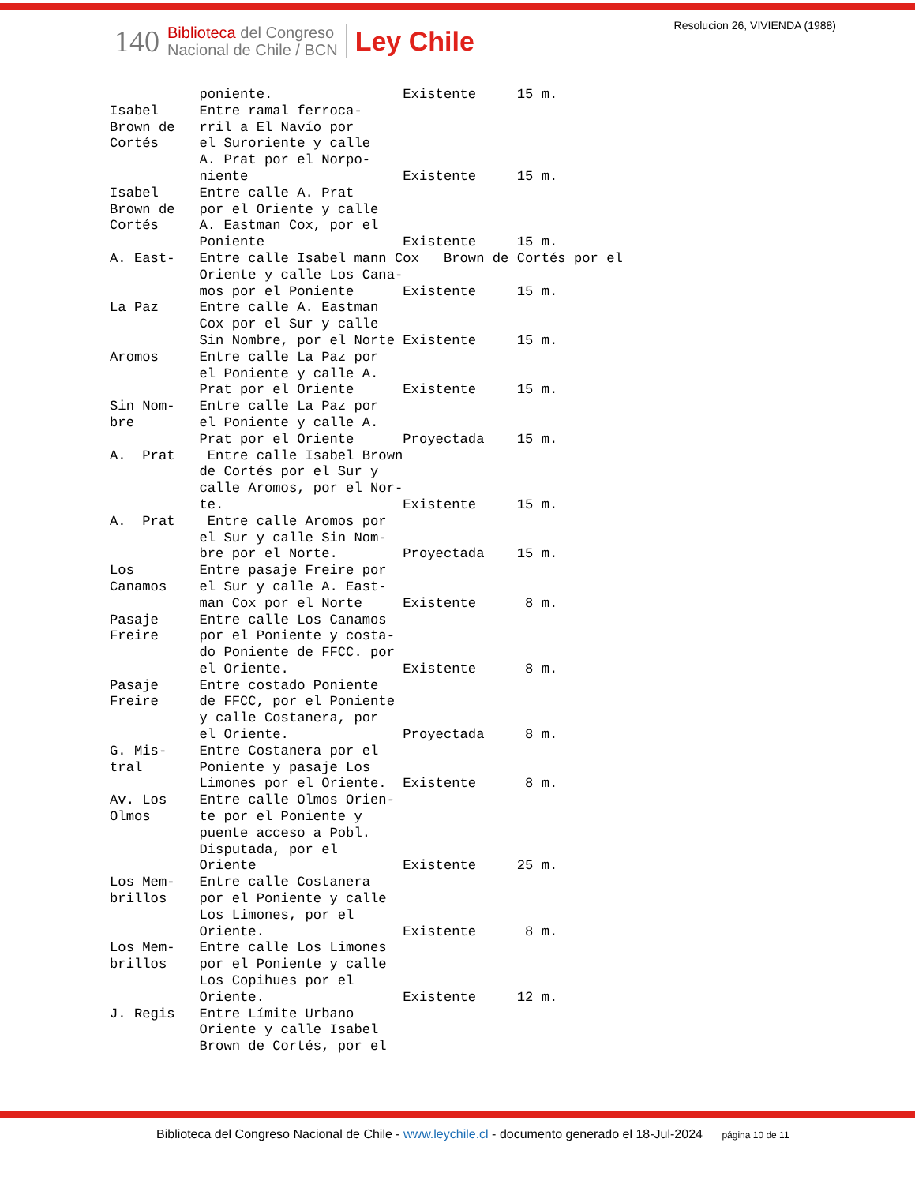140
Biblioteca del Congreso
Nacional de Chile / BCN
Ley Chile
Resolucion 26, VIVIENDA (1988)
           poniente.                Existente     15 m.
Isabel     Entre ramal ferroca-
Brown de   rril a El Navío por
Cortés     el Suroriente y calle
           A. Prat por el Norpo-
           niente                   Existente     15 m.
Isabel     Entre calle A. Prat
Brown de   por el Oriente y calle
Cortés     A. Eastman Cox, por el
           Poniente                 Existente     15 m.
A. East-   Entre calle Isabel mann Cox   Brown de Cortés por el
           Oriente y calle Los Cana-
           mos por el Poniente      Existente     15 m.
La Paz     Entre calle A. Eastman
           Cox por el Sur y calle
           Sin Nombre, por el Norte Existente     15 m.
Aromos     Entre calle La Paz por
           el Poniente y calle A.
           Prat por el Oriente      Existente     15 m.
Sin Nom-   Entre calle La Paz por
bre        el Poniente y calle A.
           Prat por el Oriente      Proyectada    15 m.
A.  Prat    Entre calle Isabel Brown
           de Cortés por el Sur y
           calle Aromos, por el Nor-
           te.                      Existente     15 m.
A.  Prat    Entre calle Aromos por
           el Sur y calle Sin Nom-
           bre por el Norte.        Proyectada    15 m.
Los        Entre pasaje Freire por
Canamos    el Sur y calle A. East-
           man Cox por el Norte     Existente      8 m.
Pasaje     Entre calle Los Canamos
Freire     por el Poniente y costa-
           do Poniente de FFCC. por
           el Oriente.              Existente      8 m.
Pasaje     Entre costado Poniente
Freire     de FFCC, por el Poniente
           y calle Costanera, por
           el Oriente.              Proyectada     8 m.
G. Mis-    Entre Costanera por el
tral       Poniente y pasaje Los
           Limones por el Oriente.  Existente      8 m.
Av. Los    Entre calle Olmos Orien-
Olmos      te por el Poniente y
           puente acceso a Pobl.
           Disputada, por el
           Oriente                  Existente     25 m.
Los Mem-   Entre calle Costanera
brillos    por el Poniente y calle
           Los Limones, por el
           Oriente.                 Existente      8 m.
Los Mem-   Entre calle Los Limones
brillos    por el Poniente y calle
           Los Copihues por el
           Oriente.                 Existente     12 m.
J. Regis   Entre Límite Urbano
           Oriente y calle Isabel
           Brown de Cortés, por el
Biblioteca del Congreso Nacional de Chile - www.leychile.cl - documento generado el 18-Jul-2024 página 10 de 11